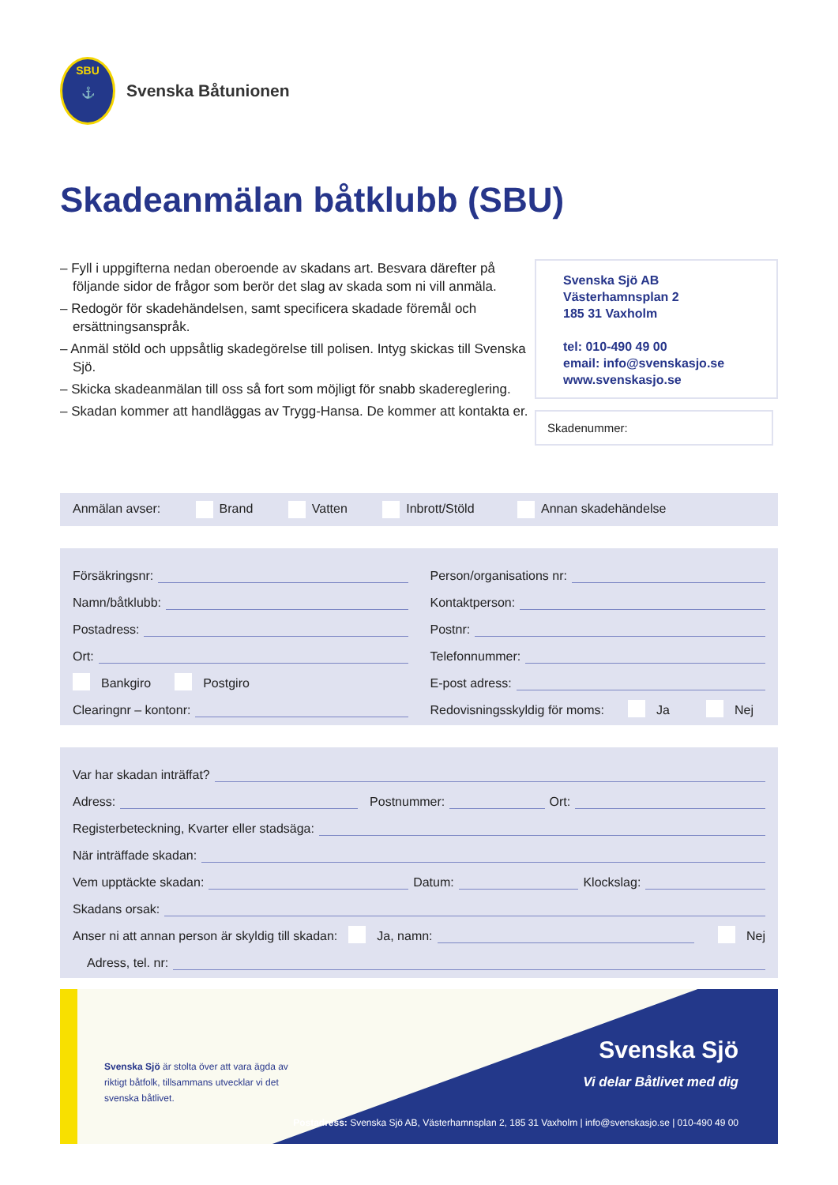SBU
⚓
Svenska Båtunionen
Skadeanmälan båtklubb (SBU)
– Fyll i uppgifterna nedan oberoende av skadans art. Besvara därefter på följande sidor de frågor som berör det slag av skada som ni vill anmäla.
– Redogör för skadehändelsen, samt specificera skadade föremål och ersättningsanspråk.
– Anmäl stöld och uppsåtlig skadegörelse till polisen. Intyg skickas till Svenska Sjö.
– Skicka skadeanmälan till oss så fort som möjligt för snabb skadereglering.
– Skadan kommer att handläggas av Trygg-Hansa. De kommer att kontakta er.
Svenska Sjö AB
Västerhamnsplan 2
185 31 Vaxholm
tel: 010-490 49 00
email: info@svenskasjo.se
www.svenskasjo.se
Skadenummer:
Anmälan avser: Brand Vatten Inbrott/Stöld Annan skadehändelse
Försäkringsnr:
Person/organisations nr:
Namn/båtklubb:
Kontaktperson:
Postadress:
Postnr:
Ort:
Telefonnummer:
Bankgiro Postgiro
E-post adress:
Clearingnr – kontonr:
Redovisningsskyldig för moms: Ja Nej
Var har skadan inträffat?
Adress:
Postnummer:
Ort:
Registerbeteckning, Kvarter eller stadsäga:
När inträffade skadan:
Vem upptäckte skadan:
Datum:
Klockslag:
Skadans orsak:
Anser ni att annan person är skyldig till skadan: Ja, namn:
Nej
Adress, tel. nr:
Svenska Sjö är stolta över att vara ägda av riktigt båtfolk, tillsammans utvecklar vi det svenska båtlivet.
Svenska Sjö
Vi delar Båtlivet med dig
Postadress: Svenska Sjö AB, Västerhamnsplan 2, 185 31 Vaxholm | info@svenskasjo.se | 010-490 49 00